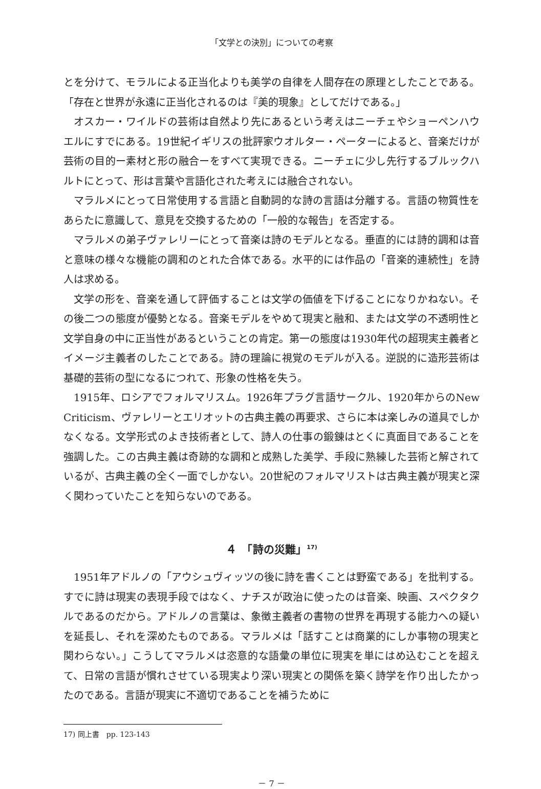「文学との決別」についての考察
とを分けて、モラルによる正当化よりも美学の自律を人間存在の原理としたことである。「存在と世界が永遠に正当化されるのは『美的現象』としてだけである。」
オスカー・ワイルドの芸術は自然より先にあるという考えはニーチェやショーペンハウエルにすでにある。19世紀イギリスの批評家ウオルター・ペーターによると、音楽だけが芸術の目的ー素材と形の融合ーをすべて実現できる。ニーチェに少し先行するブルックハルトにとって、形は言葉や言語化された考えには融合されない。
マラルメにとって日常使用する言語と自動詞的な詩の言語は分離する。言語の物質性をあらたに意識して、意見を交換するための「一般的な報告」を否定する。
マラルメの弟子ヴァレリーにとって音楽は詩のモデルとなる。垂直的には詩的調和は音と意味の様々な機能の調和のとれた合体である。水平的には作品の「音楽的連続性」を詩人は求める。
文学の形を、音楽を通して評価することは文学の価値を下げることになりかねない。その後二つの態度が優勢となる。音楽モデルをやめて現実と融和、または文学の不透明性と文学自身の中に正当性があるということの肯定。第一の態度は1930年代の超現実主義者とイメージ主義者のしたことである。詩の理論に視覚のモデルが入る。逆説的に造形芸術は基礎的芸術の型になるにつれて、形象の性格を失う。
1915年、ロシアでフォルマリスム。1926年プラグ言語サークル、1920年からのNew Criticism、ヴァレリーとエリオットの古典主義の再要求、さらに本は楽しみの道具でしかなくなる。文学形式のよき技術者として、詩人の仕事の鍛錬はとくに真面目であることを強調した。この古典主義は奇跡的な調和と成熟した美学、手段に熟練した芸術と解されているが、古典主義の全く一面でしかない。20世紀のフォルマリストは古典主義が現実と深く関わっていたことを知らないのである。
４　「詩の災難」<sup>17)</sup>
1951年アドルノの「アウシュヴィッツの後に詩を書くことは野蛮である」を批判する。すでに詩は現実の表現手段ではなく、ナチスが政治に使ったのは音楽、映画、スペクタクルであるのだから。アドルノの言葉は、象徴主義者の書物の世界を再現する能力への疑いを延長し、それを深めたものである。マラルメは「話すことは商業的にしか事物の現実と関わらない。」こうしてマラルメは恣意的な語彙の単位に現実を単にはめ込むことを超えて、日常の言語が慣れさせている現実より深い現実との関係を築く詩学を作り出したかったのである。言語が現実に不適切であることを補うために
17) 同上書　pp. 123-143
－ 7 －